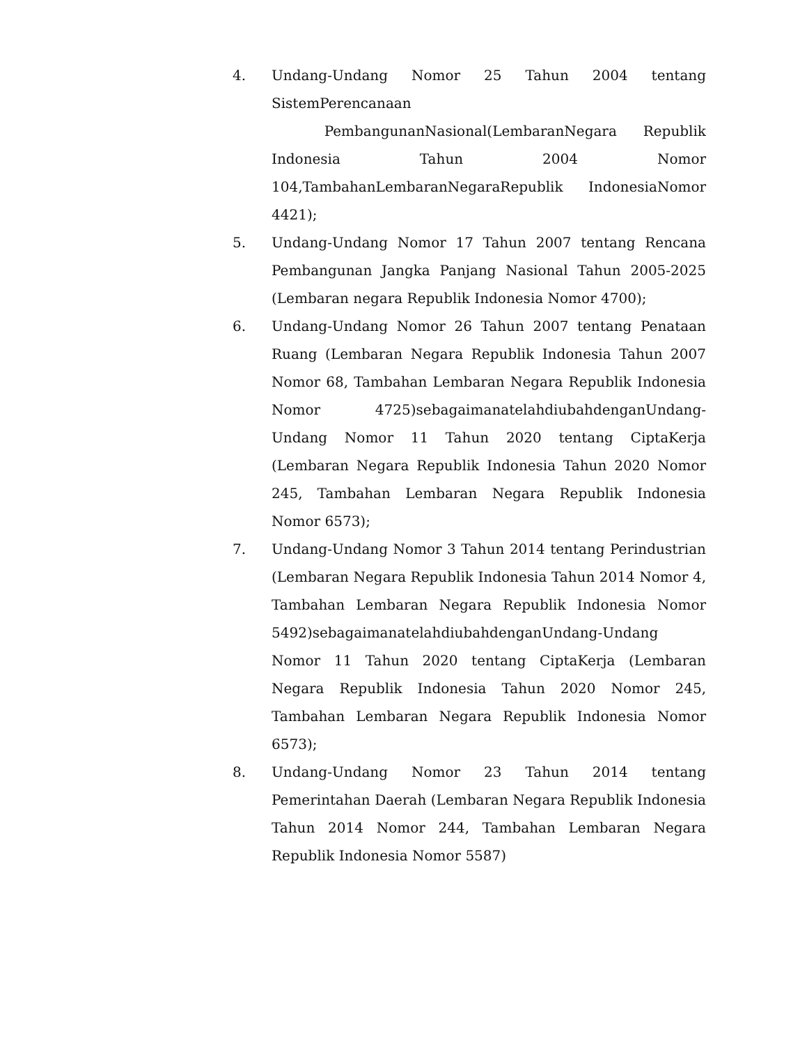4. Undang-Undang Nomor 25 Tahun 2004 tentang SistemPerencanaan
PembangunanNasional(LembaranNegara Republik Indonesia Tahun 2004 Nomor 104,TambahanLembaranNegaraRepublik IndonesiaNomor 4421);
5. Undang-Undang Nomor 17 Tahun 2007 tentang Rencana Pembangunan Jangka Panjang Nasional Tahun 2005-2025 (Lembaran negara Republik Indonesia Nomor 4700);
6. Undang-Undang Nomor 26 Tahun 2007 tentang Penataan Ruang (Lembaran Negara Republik Indonesia Tahun 2007 Nomor 68, Tambahan Lembaran Negara Republik Indonesia Nomor 4725)sebagaimanatelahdiubahdenganUndang-Undang Nomor 11 Tahun 2020 tentang CiptaKerja (Lembaran Negara Republik Indonesia Tahun 2020 Nomor 245, Tambahan Lembaran Negara Republik Indonesia Nomor 6573);
7. Undang-Undang Nomor 3 Tahun 2014 tentang Perindustrian (Lembaran Negara Republik Indonesia Tahun 2014 Nomor 4, Tambahan Lembaran Negara Republik Indonesia Nomor 5492)sebagaimanatelahdiubahdenganUndang-Undang Nomor 11 Tahun 2020 tentang CiptaKerja (Lembaran Negara Republik Indonesia Tahun 2020 Nomor 245, Tambahan Lembaran Negara Republik Indonesia Nomor 6573);
8. Undang-Undang Nomor 23 Tahun 2014 tentang Pemerintahan Daerah (Lembaran Negara Republik Indonesia Tahun 2014 Nomor 244, Tambahan Lembaran Negara Republik Indonesia Nomor 5587)